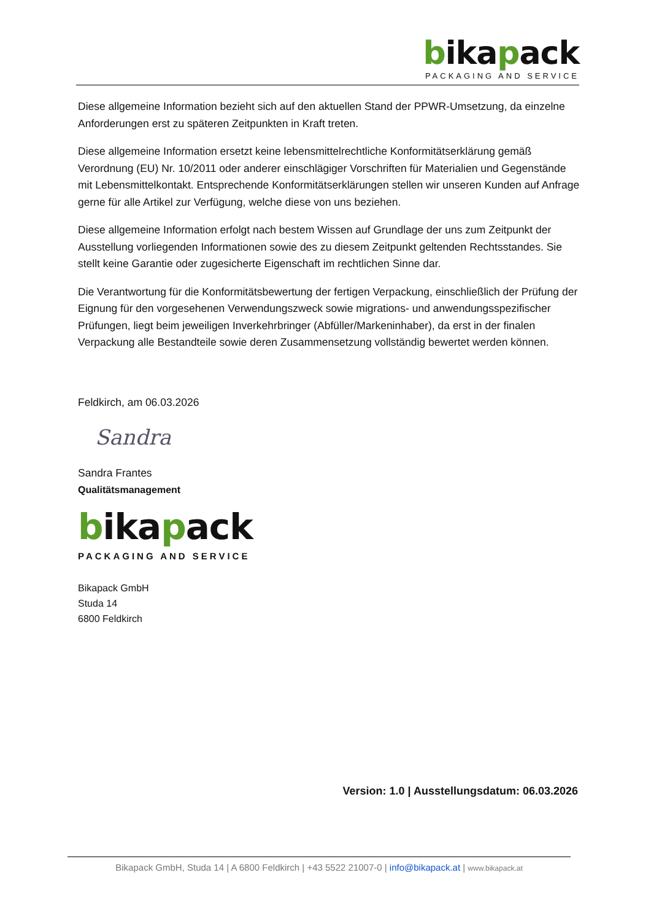bikapack
PACKAGING AND SERVICE
Diese allgemeine Information bezieht sich auf den aktuellen Stand der PPWR-Umsetzung, da einzelne Anforderungen erst zu späteren Zeitpunkten in Kraft treten.
Diese allgemeine Information ersetzt keine lebensmittelrechtliche Konformitätserklärung gemäß Verordnung (EU) Nr. 10/2011 oder anderer einschlägiger Vorschriften für Materialien und Gegenstände mit Lebensmittelkontakt. Entsprechende Konformitätserklärungen stellen wir unseren Kunden auf Anfrage gerne für alle Artikel zur Verfügung, welche diese von uns beziehen.
Diese allgemeine Information erfolgt nach bestem Wissen auf Grundlage der uns zum Zeitpunkt der Ausstellung vorliegenden Informationen sowie des zu diesem Zeitpunkt geltenden Rechtsstandes. Sie stellt keine Garantie oder zugesicherte Eigenschaft im rechtlichen Sinne dar.
Die Verantwortung für die Konformitätsbewertung der fertigen Verpackung, einschließlich der Prüfung der Eignung für den vorgesehenen Verwendungszweck sowie migrations- und anwendungsspezifischer Prüfungen, liegt beim jeweiligen Inverkehrbringer (Abfüller/Markeninhaber), da erst in der finalen Verpackung alle Bestandteile sowie deren Zusammensetzung vollständig bewertet werden können.
Feldkirch, am 06.03.2026
Sandra
Sandra Frantes
Qualitätsmanagement
bikapack
PACKAGING AND SERVICE
Bikapack GmbH
Studa 14
6800 Feldkirch
Version: 1.0 | Ausstellungsdatum: 06.03.2026
Bikapack GmbH, Studa 14 | A 6800 Feldkirch | +43 5522 21007-0 | info@bikapack.at | www.bikapack.at